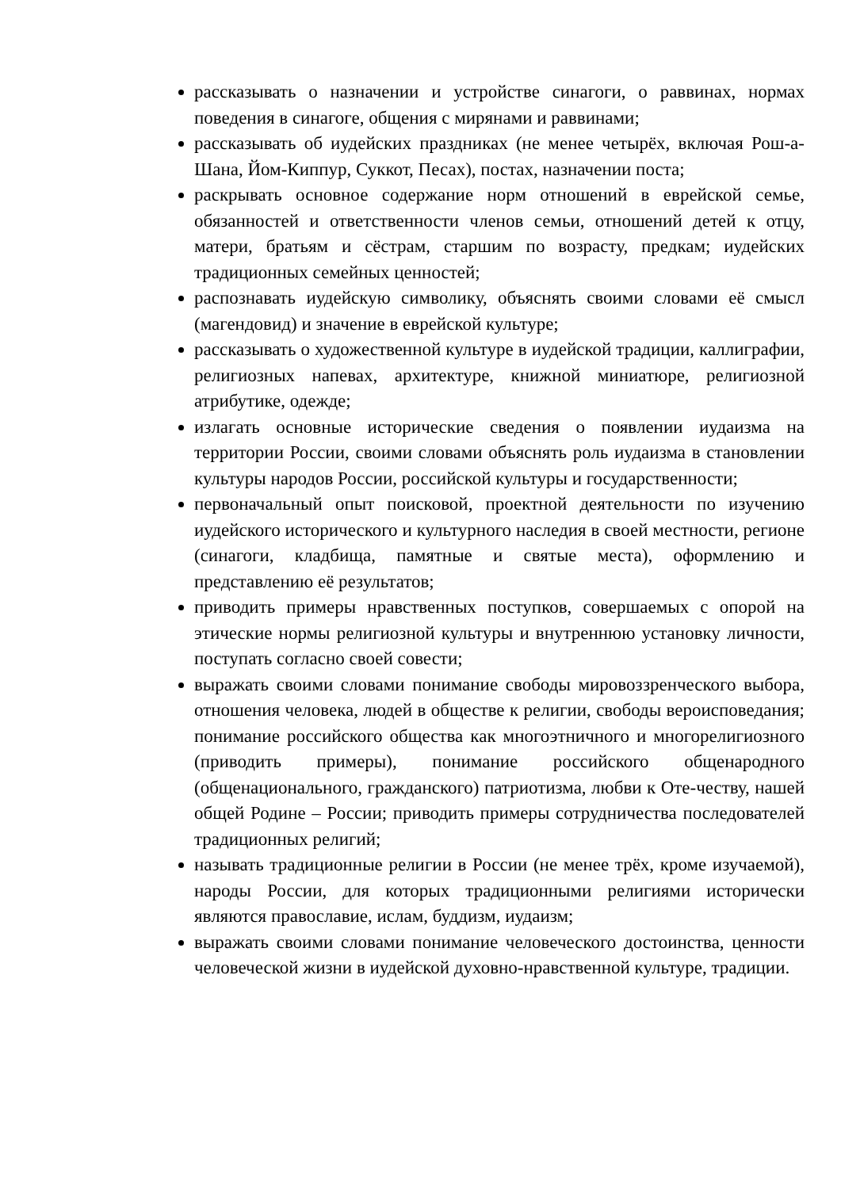рассказывать о назначении и устройстве синагоги, о раввинах, нормах поведения в синагоге, общения с мирянами и раввинами;
рассказывать об иудейских праздниках (не менее четырёх, включая Рош-а-Шана, Йом-Киппур, Суккот, Песах), постах, назначении поста;
раскрывать основное содержание норм отношений в еврейской семье, обязанностей и ответственности членов семьи, отношений детей к отцу, матери, братьям и сёстрам, старшим по возрасту, предкам; иудейских традиционных семейных ценностей;
распознавать иудейскую символику, объяснять своими словами её смысл (магендовид) и значение в еврейской культуре;
рассказывать о художественной культуре в иудейской традиции, каллиграфии, религиозных напевах, архитектуре, книжной миниатюре, религиозной атрибутике, одежде;
излагать основные исторические сведения о появлении иудаизма на территории России, своими словами объяснять роль иудаизма в становлении культуры народов России, российской культуры и государственности;
первоначальный опыт поисковой, проектной деятельности по изучению иудейского исторического и культурного наследия в своей местности, регионе (синагоги, кладбища, памятные и святые места), оформлению и представлению её результатов;
приводить примеры нравственных поступков, совершаемых с опорой на этические нормы религиозной культуры и внутреннюю установку личности, поступать согласно своей совести;
выражать своими словами понимание свободы мировоззренческого выбора, отношения человека, людей в обществе к религии, свободы вероисповедания; понимание российского общества как многоэтничного и многорелигиозного (приводить примеры), понимание российского общенародного (общенационального, гражданского) патриотизма, любви к Оте-честву, нашей общей Родине – России; приводить примеры сотрудничества последователей традиционных религий;
называть традиционные религии в России (не менее трёх, кроме изучаемой), народы России, для которых традиционными религиями исторически являются православие, ислам, буддизм, иудаизм;
выражать своими словами понимание человеческого достоинства, ценности человеческой жизни в иудейской духовно-нравственной культуре, традиции.